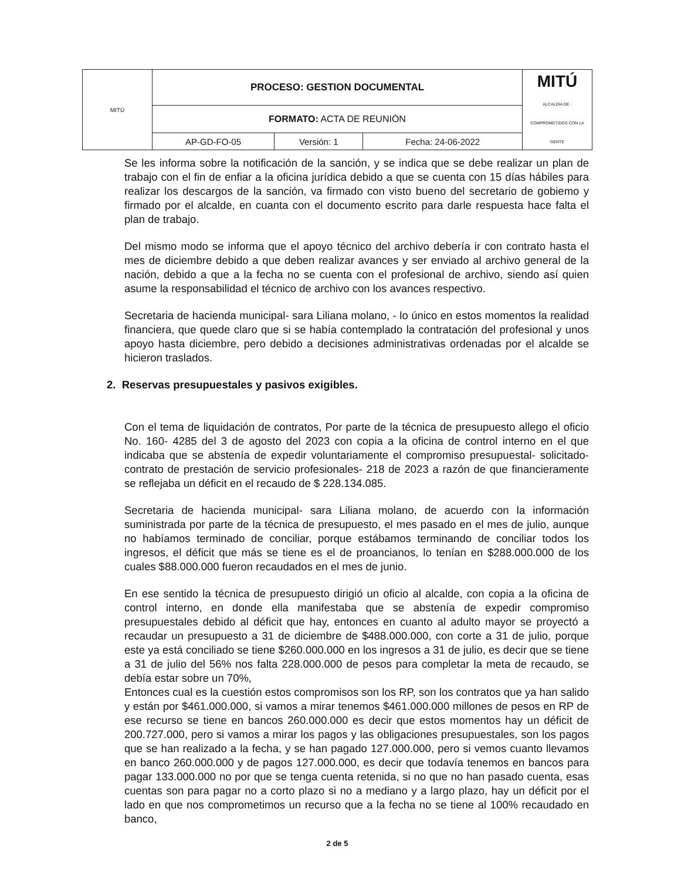| MITÚ | PROCESO: GESTION DOCUMENTAL | | | MITÚ ALCALDÍA DE · COMPROMETIDOS CON LA GENTE |
| | FORMATO: ACTA DE REUNIÓN | | | |
| | AP-GD-FO-05 | Versión: 1 | Fecha: 24-06-2022 | |
Se les informa sobre la notificación de la sanción, y se indica que se debe realizar un plan de trabajo con el fin de enfiar a la oficina jurídica debido a que se cuenta con 15 días hábiles para realizar los descargos de la sanción, va firmado con visto bueno del secretario de gobiemo y firmado por el alcalde, en cuanta con el documento escrito para darle respuesta hace falta el plan de trabajo.
Del mismo modo se informa que el apoyo técnico del archivo debería ir con contrato hasta el mes de diciembre debido a que deben realizar avances y ser enviado al archivo general de la nación, debido a que a la fecha no se cuenta con el profesional de archivo, siendo así quien asume la responsabilidad el técnico de archivo con los avances respectivo.
Secretaria de hacienda municipal- sara Liliana molano, - lo único en estos momentos la realidad financiera, que quede claro que si se había contemplado la contratación del profesional y unos apoyo hasta diciembre, pero debido a decisiones administrativas ordenadas por el alcalde se hicieron traslados.
2. Reservas presupuestales y pasivos exigibles.
Con el tema de liquidación de contratos, Por parte de la técnica de presupuesto allego el oficio No. 160- 4285 del 3 de agosto del 2023 con copia a la oficina de control interno en el que indicaba que se abstenía de expedir voluntariamente el compromiso presupuestal- solicitado- contrato de prestación de servicio profesionales- 218 de 2023 a razón de que financieramente se reflejaba un déficit en el recaudo de $ 228.134.085.
Secretaria de hacienda municipal- sara Liliana molano, de acuerdo con la información suministrada por parte de la técnica de presupuesto, el mes pasado en el mes de julio, aunque no habíamos terminado de conciliar, porque estábamos terminando de conciliar todos los ingresos, el déficit que más se tiene es el de proancianos, lo tenían en $288.000.000 de los cuales $88.000.000 fueron recaudados en el mes de junio.
En ese sentido la técnica de presupuesto dirigió un oficio al alcalde, con copia a la oficina de control interno, en donde ella manifestaba que se abstenía de expedir compromiso presupuestales debido al déficit que hay, entonces en cuanto al adulto mayor se proyectó a recaudar un presupuesto a 31 de diciembre de $488.000.000, con corte a 31 de julio, porque este ya está conciliado se tiene $260.000.000 en los ingresos a 31 de julio, es decir que se tiene a 31 de julio del 56% nos falta 228.000.000 de pesos para completar la meta de recaudo, se debía estar sobre un 70%,
Entonces cual es la cuestión estos compromisos son los RP, son los contratos que ya han salido y están por $461.000.000, si vamos a mirar tenemos $461.000.000 millones de pesos en RP de ese recurso se tiene en bancos 260.000.000 es decir que estos momentos hay un déficit de 200.727.000, pero si vamos a mirar los pagos y las obligaciones presupuestales, son los pagos que se han realizado a la fecha, y se han pagado 127.000.000, pero si vemos cuanto llevamos en banco 260.000.000 y de pagos 127.000.000, es decir que todavía tenemos en bancos para pagar 133.000.000 no por que se tenga cuenta retenida, si no que no han pasado cuenta, esas cuentas son para pagar no a corto plazo si no a mediano y a largo plazo, hay un déficit por el lado en que nos comprometimos un recurso que a la fecha no se tiene al 100% recaudado en banco,
2 de 5